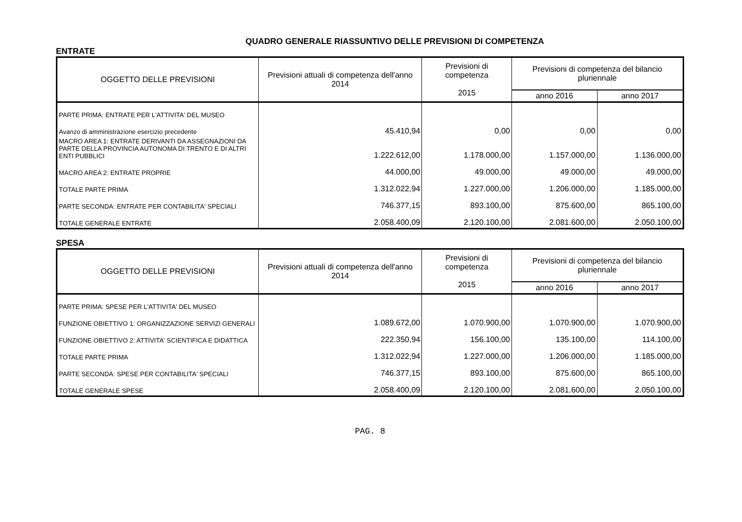QUADRO GENERALE RIASSUNTIVO DELLE PREVISIONI DI COMPETENZA
ENTRATE
| OGGETTO DELLE PREVISIONI | Previsioni attuali di competenza dell'anno 2014 | Previsioni di competenza 2015 | Previsioni di competenza del bilancio pluriennale | |
| --- | --- | --- | --- | --- |
| | | | anno 2016 | anno 2017 |
| PARTE PRIMA: ENTRATE PER L'ATTIVITA' DEL MUSEO | | | | |
| Avanzo di amministrazione esercizio precedente | 45.410,94 | 0,00 | 0,00 | 0,00 |
| MACRO AREA 1: ENTRATE DERIVANTI DA ASSEGNAZIONI DA PARTE DELLA PROVINCIA AUTONOMA DI TRENTO E DI ALTRI ENTI PUBBLICI | 1.222.612,00 | 1.178.000,00 | 1.157.000,00 | 1.136.000,00 |
| MACRO AREA 2: ENTRATE PROPRIE | 44.000,00 | 49.000,00 | 49.000,00 | 49.000,00 |
| TOTALE PARTE PRIMA | 1.312.022,94 | 1.227.000,00 | 1.206.000,00 | 1.185.000,00 |
| PARTE SECONDA: ENTRATE PER CONTABILITA' SPECIALI | 746.377,15 | 893.100,00 | 875.600,00 | 865.100,00 |
| TOTALE GENERALE ENTRATE | 2.058.400,09 | 2.120.100,00 | 2.081.600,00 | 2.050.100,00 |
SPESA
| OGGETTO DELLE PREVISIONI | Previsioni attuali di competenza dell'anno 2014 | Previsioni di competenza 2015 | Previsioni di competenza del bilancio pluriennale | |
| --- | --- | --- | --- | --- |
| | | | anno 2016 | anno 2017 |
| PARTE PRIMA: SPESE PER L'ATTIVITA' DEL MUSEO | | | | |
| FUNZIONE OBIETTIVO 1: ORGANIZZAZIONE SERVIZI GENERALI | 1.089.672,00 | 1.070.900,00 | 1.070.900,00 | 1.070.900,00 |
| FUNZIONE OBIETTIVO 2: ATTIVITA' SCIENTIFICA E DIDATTICA | 222.350,94 | 156.100,00 | 135.100,00 | 114.100,00 |
| TOTALE PARTE PRIMA | 1.312.022,94 | 1.227.000,00 | 1.206.000,00 | 1.185.000,00 |
| PARTE SECONDA: SPESE PER CONTABILITA' SPECIALI | 746.377,15 | 893.100,00 | 875.600,00 | 865.100,00 |
| TOTALE GENERALE SPESE | 2.058.400,09 | 2.120.100,00 | 2.081.600,00 | 2.050.100,00 |
PAG. 8